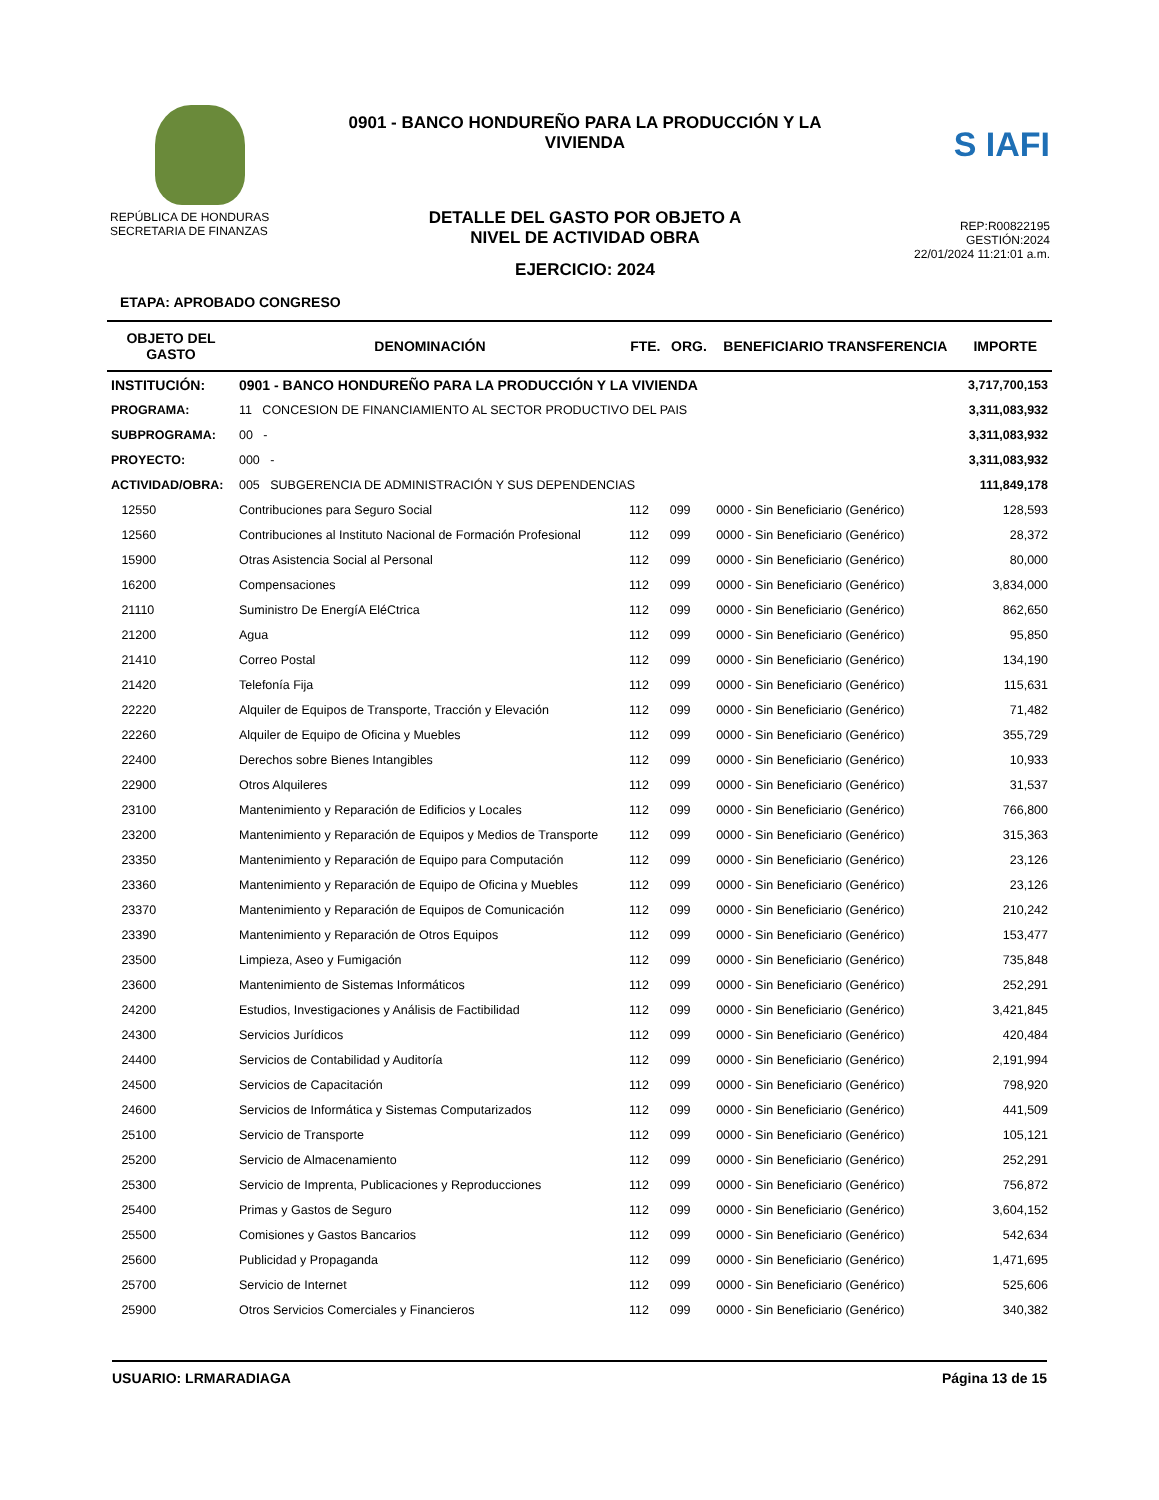REPÚBLICA DE HONDURAS
SECRETARIA DE FINANZAS
0901 - BANCO HONDUREÑO PARA LA PRODUCCIÓN Y LA VIVIENDA
DETALLE DEL GASTO POR OBJETO A
NIVEL DE ACTIVIDAD OBRA
EJERCICIO: 2024
S IAFI
REP:R00822195
GESTIÓN:2024
22/01/2024 11:21:01 a.m.
ETAPA: APROBADO CONGRESO
| OBJETO DEL GASTO | DENOMINACIÓN | FTE. | ORG. | BENEFICIARIO TRANSFERENCIA | IMPORTE |
| --- | --- | --- | --- | --- | --- |
| INSTITUCIÓN: | 0901 - BANCO HONDUREÑO PARA LA PRODUCCIÓN Y LA VIVIENDA | | | | 3,717,700,153 |
| PROGRAMA: | 11 CONCESION DE FINANCIAMIENTO AL SECTOR PRODUCTIVO DEL PAIS | | | | 3,311,083,932 |
| SUBPROGRAMA: | 00 - | | | | 3,311,083,932 |
| PROYECTO: | 000 - | | | | 3,311,083,932 |
| ACTIVIDAD/OBRA: | 005 SUBGERENCIA DE ADMINISTRACIÓN Y SUS DEPENDENCIAS | | | | 111,849,178 |
| 12550 | Contribuciones para Seguro Social | 112 | 099 | 0000 - Sin Beneficiario (Genérico) | 128,593 |
| 12560 | Contribuciones al Instituto Nacional de Formación Profesional | 112 | 099 | 0000 - Sin Beneficiario (Genérico) | 28,372 |
| 15900 | Otras Asistencia Social al Personal | 112 | 099 | 0000 - Sin Beneficiario (Genérico) | 80,000 |
| 16200 | Compensaciones | 112 | 099 | 0000 - Sin Beneficiario (Genérico) | 3,834,000 |
| 21110 | Suministro De EnergíA EléCtrica | 112 | 099 | 0000 - Sin Beneficiario (Genérico) | 862,650 |
| 21200 | Agua | 112 | 099 | 0000 - Sin Beneficiario (Genérico) | 95,850 |
| 21410 | Correo Postal | 112 | 099 | 0000 - Sin Beneficiario (Genérico) | 134,190 |
| 21420 | Telefonía Fija | 112 | 099 | 0000 - Sin Beneficiario (Genérico) | 115,631 |
| 22220 | Alquiler de Equipos de Transporte, Tracción y Elevación | 112 | 099 | 0000 - Sin Beneficiario (Genérico) | 71,482 |
| 22260 | Alquiler de Equipo de Oficina y Muebles | 112 | 099 | 0000 - Sin Beneficiario (Genérico) | 355,729 |
| 22400 | Derechos sobre Bienes Intangibles | 112 | 099 | 0000 - Sin Beneficiario (Genérico) | 10,933 |
| 22900 | Otros Alquileres | 112 | 099 | 0000 - Sin Beneficiario (Genérico) | 31,537 |
| 23100 | Mantenimiento y Reparación de Edificios y Locales | 112 | 099 | 0000 - Sin Beneficiario (Genérico) | 766,800 |
| 23200 | Mantenimiento y Reparación de Equipos y Medios de Transporte | 112 | 099 | 0000 - Sin Beneficiario (Genérico) | 315,363 |
| 23350 | Mantenimiento y Reparación de Equipo para Computación | 112 | 099 | 0000 - Sin Beneficiario (Genérico) | 23,126 |
| 23360 | Mantenimiento y Reparación de Equipo de Oficina y Muebles | 112 | 099 | 0000 - Sin Beneficiario (Genérico) | 23,126 |
| 23370 | Mantenimiento y Reparación de Equipos de Comunicación | 112 | 099 | 0000 - Sin Beneficiario (Genérico) | 210,242 |
| 23390 | Mantenimiento y Reparación de Otros Equipos | 112 | 099 | 0000 - Sin Beneficiario (Genérico) | 153,477 |
| 23500 | Limpieza, Aseo y Fumigación | 112 | 099 | 0000 - Sin Beneficiario (Genérico) | 735,848 |
| 23600 | Mantenimiento de Sistemas Informáticos | 112 | 099 | 0000 - Sin Beneficiario (Genérico) | 252,291 |
| 24200 | Estudios, Investigaciones y Análisis de Factibilidad | 112 | 099 | 0000 - Sin Beneficiario (Genérico) | 3,421,845 |
| 24300 | Servicios Jurídicos | 112 | 099 | 0000 - Sin Beneficiario (Genérico) | 420,484 |
| 24400 | Servicios de Contabilidad y Auditoría | 112 | 099 | 0000 - Sin Beneficiario (Genérico) | 2,191,994 |
| 24500 | Servicios de Capacitación | 112 | 099 | 0000 - Sin Beneficiario (Genérico) | 798,920 |
| 24600 | Servicios de Informática y Sistemas Computarizados | 112 | 099 | 0000 - Sin Beneficiario (Genérico) | 441,509 |
| 25100 | Servicio de Transporte | 112 | 099 | 0000 - Sin Beneficiario (Genérico) | 105,121 |
| 25200 | Servicio de Almacenamiento | 112 | 099 | 0000 - Sin Beneficiario (Genérico) | 252,291 |
| 25300 | Servicio de Imprenta, Publicaciones y Reproducciones | 112 | 099 | 0000 - Sin Beneficiario (Genérico) | 756,872 |
| 25400 | Primas y Gastos de Seguro | 112 | 099 | 0000 - Sin Beneficiario (Genérico) | 3,604,152 |
| 25500 | Comisiones y Gastos Bancarios | 112 | 099 | 0000 - Sin Beneficiario (Genérico) | 542,634 |
| 25600 | Publicidad y Propaganda | 112 | 099 | 0000 - Sin Beneficiario (Genérico) | 1,471,695 |
| 25700 | Servicio de Internet | 112 | 099 | 0000 - Sin Beneficiario (Genérico) | 525,606 |
| 25900 | Otros Servicios Comerciales y Financieros | 112 | 099 | 0000 - Sin Beneficiario (Genérico) | 340,382 |
USUARIO: LRMARADIAGA Página 13 de 15